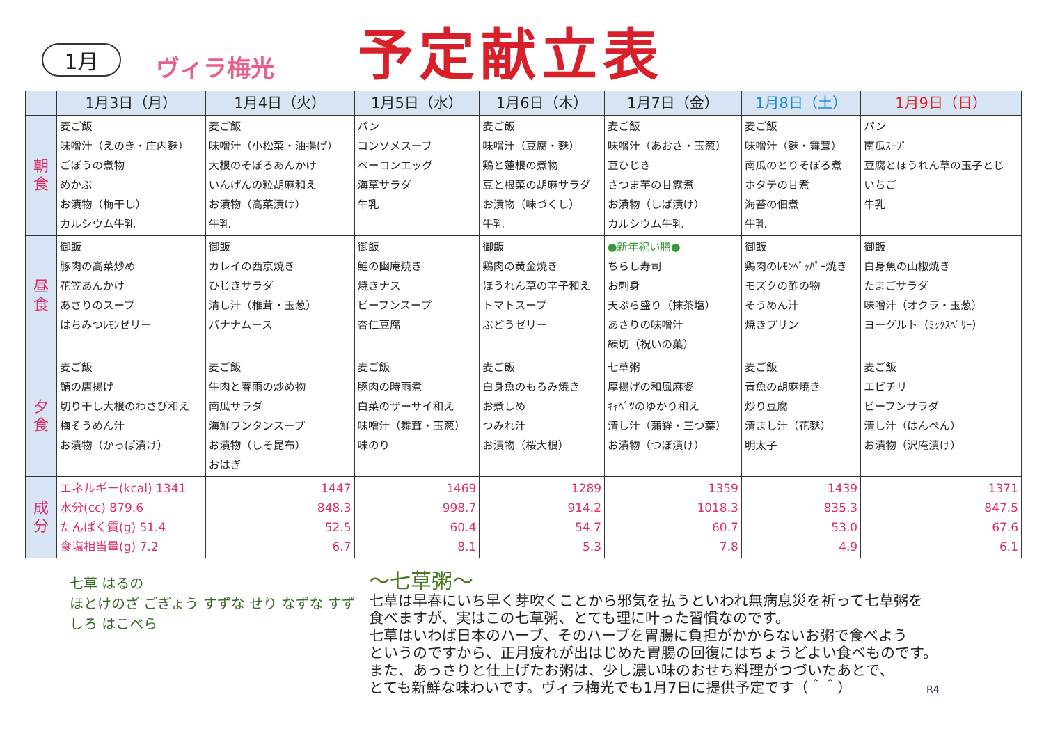1月
ヴィラ梅光
予定献立表
| | 1月3日（月） | 1月4日（火） | 1月5日（水） | 1月6日（木） | 1月7日（金） | 1月8日（土） | 1月9日（日） |
| --- | --- | --- | --- | --- | --- | --- | --- |
| 朝 食 | 麦ご飯 味噌汁（えのき・庄内麩） ごぼうの煮物 めかぶ お漬物（梅干し） カルシウム牛乳 | 麦ご飯 味噌汁（小松菜・油揚げ） 大根のそぼろあんかけ いんげんの粒胡麻和え お漬物（高菜漬け） 牛乳 | パン コンソメスープ ベーコンエッグ 海草サラダ 牛乳 | 麦ご飯 味噌汁（豆腐・麩） 鶏と蓮根の煮物 豆と根菜の胡麻サラダ お漬物（味づくし） 牛乳 | 麦ご飯 味噌汁（あおさ・玉葱） 豆ひじき さつま芋の甘露煮 お漬物（しば漬け） カルシウム牛乳 | 麦ご飯 味噌汁（麩・舞茸） 南瓜のとりそぼろ煮 ホタテの甘煮 海苔の佃煮 牛乳 | パン 南瓜ｽｰﾌﾟ 豆腐とほうれん草の玉子とじ いちご 牛乳 |
| 昼 食 | 御飯 豚肉の高菜炒め 花笠あんかけ あさりのスープ はちみつﾚﾓﾝゼリー | 御飯 カレイの西京焼き ひじきサラダ 清し汁（椎茸・玉葱） バナナムース | 御飯 鮭の幽庵焼き 焼きナス ビーフンスープ 杏仁豆腐 | 御飯 鶏肉の黄金焼き ほうれん草の辛子和え トマトスープ ぶどうゼリー | ●新年祝い膳● ちらし寿司 お刺身 天ぷら盛り（抹茶塩） あさりの味噌汁 練切（祝いの菓） | 御飯 鶏肉のﾚﾓﾝﾍﾟｯﾊﾟｰ焼き モズクの酢の物 そうめん汁 焼きプリン | 御飯 白身魚の山椒焼き たまごサラダ 味噌汁（オクラ・玉葱） ヨーグルト（ﾐｯｸｽﾍﾞﾘｰ） |
| 夕 食 | 麦ご飯 鯖の唐揚げ 切り干し大根のわさび和え 梅そうめん汁 お漬物（かっぱ漬け） | 麦ご飯 牛肉と春雨の炒め物 南瓜サラダ 海鮮ワンタンスープ お漬物（しそ昆布） おはぎ | 麦ご飯 豚肉の時雨煮 白菜のザーサイ和え 味噌汁（舞茸・玉葱） 味のり | 麦ご飯 白身魚のもろみ焼き お煮しめ つみれ汁 お漬物（桜大根） | 七草粥 厚揚げの和風麻婆 ｷｬﾍﾞﾂのゆかり和え 清し汁（蒲鉾・三つ葉） お漬物（つぼ漬け） | 麦ご飯 青魚の胡麻焼き 炒り豆腐 清まし汁（花麩） 明太子 | 麦ご飯 エビチリ ビーフンサラダ 清し汁（はんぺん） お漬物（沢庵漬け） |
| 成 分 | エネルギー(kcal) 1341 水分(cc) 879.6 たんぱく質(g) 51.4 食塩相当量(g) 7.2 | 1447 848.3 52.5 6.7 | 1469 998.7 60.4 8.1 | 1289 914.2 54.7 5.3 | 1359 1018.3 60.7 7.8 | 1439 835.3 53.0 4.9 | 1371 847.5 67.6 6.1 |
七草 はるの
ほとけのざ ごぎょう すずな せり なずな すずしろ はこべら
～七草粥～
七草は早春にいち早く芽吹くことから邪気を払うといわれ無病息災を祈って七草粥を
食べますが、実はこの七草粥、とても理に叶った習慣なのです。
七草はいわば日本のハーブ、そのハーブを胃腸に負担がかからないお粥で食べよう
というのですから、正月疲れが出はじめた胃腸の回復にはちょうどよい食べものです。
また、あっさりと仕上げたお粥は、少し濃い味のおせち料理がつづいたあとで、
とても新鮮な味わいです。ヴィラ梅光でも1月7日に提供予定です（＾＾） R4